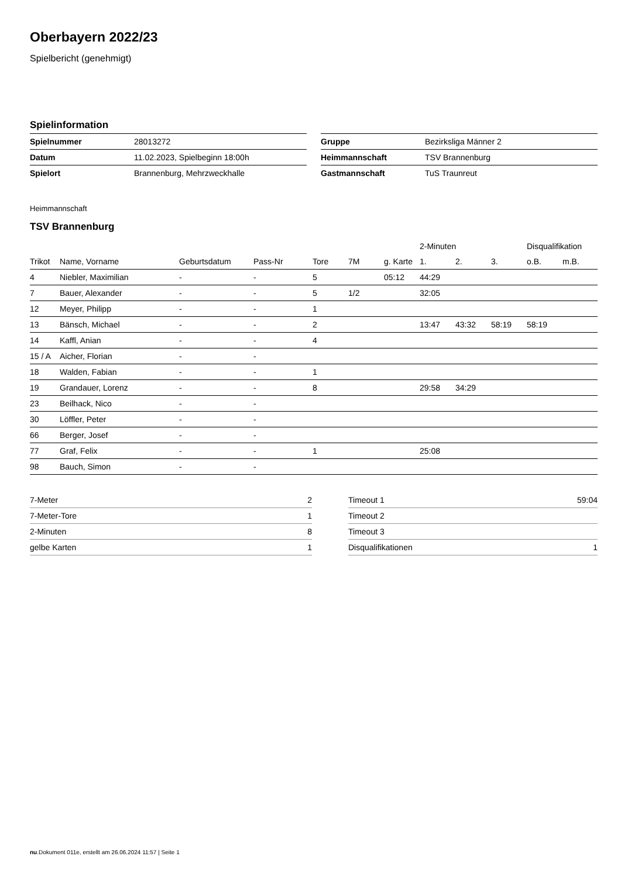Oberbayern 2022/23
Spielbericht (genehmigt)
Spielinformation
| Spielnummer | 28013272 |
| Datum | 11.02.2023, Spielbeginn 18:00h |
| Spielort | Brannenburg, Mehrzweckhalle |
| Gruppe | Bezirksliga Männer 2 |
| Heimmannschaft | TSV Brannenburg |
| Gastmannschaft | TuS Traunreut |
Heimmannschaft
TSV Brannenburg
| | | | | | | | 2-Minuten | | | Disqualifikation | |
| --- | --- | --- | --- | --- | --- | --- | --- | --- | --- | --- | --- |
| Trikot | Name, Vorname | Geburtsdatum | Pass-Nr | Tore | 7M | g. Karte | 1. | 2. | 3. | o.B. | m.B. |
| 4 | Niebler, Maximilian | - | - | 5 | | 05:12 | 44:29 | | | | |
| 7 | Bauer, Alexander | - | - | 5 | 1/2 | | 32:05 | | | | |
| 12 | Meyer, Philipp | - | - | 1 | | | | | | | |
| 13 | Bänsch, Michael | - | - | 2 | | | 13:47 | 43:32 | 58:19 | 58:19 | |
| 14 | Kaffl, Anian | - | - | 4 | | | | | | | |
| 15 / A | Aicher, Florian | - | - | | | | | | | | |
| 18 | Walden, Fabian | - | - | 1 | | | | | | | |
| 19 | Grandauer, Lorenz | - | - | 8 | | | 29:58 | 34:29 | | | |
| 23 | Beilhack, Nico | - | - | | | | | | | | |
| 30 | Löffler, Peter | - | - | | | | | | | | |
| 66 | Berger, Josef | - | - | | | | | | | | |
| 77 | Graf, Felix | - | - | 1 | | | 25:08 | | | | |
| 98 | Bauch, Simon | - | - | | | | | | | | |
| 7-Meter | 2 |
| 7-Meter-Tore | 1 |
| 2-Minuten | 8 |
| gelbe Karten | 1 |
| Timeout 1 | 59:04 |
| Timeout 2 | |
| Timeout 3 | |
| Disqualifikationen | 1 |
nu.Dokument 011e, erstellt am 26.06.2024 11:57 | Seite 1